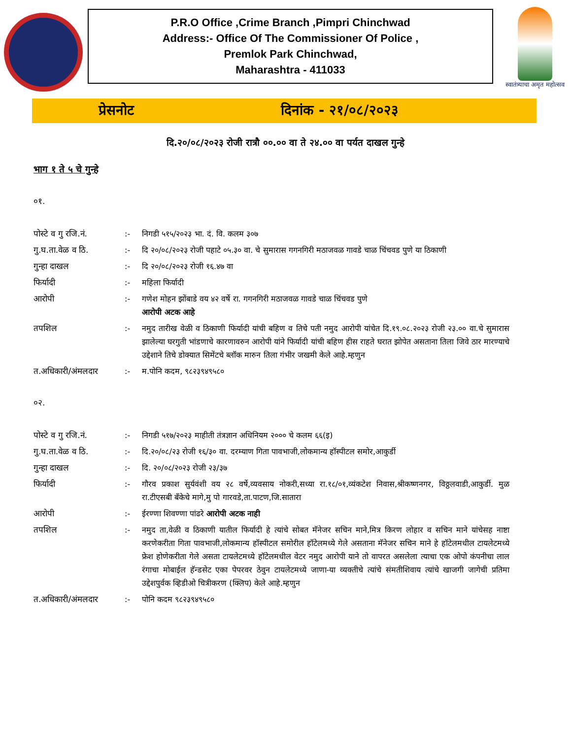P.R.O Office ,Crime Branch ,Pimpri Chinchwad
Address:- Office Of The Commissioner Of Police ,
Premlok Park Chinchwad,
Maharashtra - 411033
स्वातंत्र्याचा अमृत महोत्सव
प्रेसनोट दिनांक - २१/०८/२०२३
दि.२०/०८/२०२३ रोजी रात्रौ ००.०० वा ते २४.०० वा पर्यत दाखल गुन्हे
भाग १ ते ५ चे गुन्हे
०१.
पोस्टे व गु रजि.नं.
:- निगडी ५१५/२०२३ भा. दं. वि. कलम ३०७
गु.घ.ता.वेळ व ठि. :- दि २०/०८/२०२३ रोजी पहाटे ०५.३० वा. चे सुमारास गगनगिरी मठाजवळ गावडे चाळ चिंचवड पुणे या ठिकाणी
गुन्हा दाखल :- दि २०/०८/२०२३ रोजी १६.४७ वा
फिर्यादी :- महिला फिर्यादी
आरोपी :- गणेश मोहन झोंबाडे वय ४२ वर्षे रा. गगनगिरी मठाजवळ गावडे चाळ चिंचवड पुणे
आरोपी अटक आहे
तपशिल :- नमुद तारीख वेळी व ठिकाणी फिर्यादी यांची बहिण व तिचे पती नमुद आरोपी यांचेत दि.१९.०८.२०२३ रोजी २३.०० वा.चे सुमारास झालेल्या घरगुती भांडणाचे कारणावरुन आरोपी यांने फिर्यादी यांची बहिण हीस राहते घरात झोपेत असताना तिला जिवे ठार मारण्याचे उद्देशाने तिचे डोक्यात सिमेंटचे ब्लॉक मारुन तिला गंभीर जखमी केले आहे.म्हणुन
त.अधिकारी/अंमलदार :- म.पोनि कदम, ९८२३९४९५८०
०२.
पोस्टे व गु रजि.नं.
:- निगडी ५१७/२०२३ माहीती तंत्रज्ञान अधिनियम २००० चे कलम ६६(इ)
गु.घ.ता.वेळ व ठि. :- दि.२०/०८/२३ रोजी १६/३० वा. दरम्याण गिता पावभाजी,लोकमान्य हॉस्पीटल समोर,आकुर्डी
गुन्हा दाखल :- दि. २०/०८/२०२३ रोजी २३/३७
फिर्यादी :- गौरव प्रकाश सुर्यवंशी वय २८ वर्षे,व्यवसाय नोकरी,सध्या रा.१८/०१,व्यंकटेश निवास,श्रीकष्णनगर, विठ्ठलवाडी,आकुर्डी. मुळ रा.टीएसबी बॅंकेचे मागे,मु पो गारवडे,ता.पाटण,जि.सातारा
आरोपी :- ईरण्णा शिवण्णा पांढरे आरोपी अटक नाही
तपशिल :- नमुद ता,वेळी व ठिकाणी यातील फिर्यादी हे त्यांचे सोबत मॅनेजर सचिन माने,मित्र किरण लोहार व सचिन माने यांचेसह नाष्टा करणेकरीता गिता पावभाजी,लोकमान्य हॉस्पीटल समोरील हॉटेलमध्ये गेले असताना मॅनेजर सचिन माने हे हॉटेलमधील टायलेटमध्ये फ्रेश होणेकरीता गेले असता टायलेटमध्ये हॉटेलमधील वेटर नमुद आरोपी याने तो वापरत असलेला त्याचा एक ओपो कंपनीचा लाल रंगाचा मोबाईल हॅन्डसेट एका पेपरवर ठेवुन टायलेटमध्ये जाणा-या व्यक्तीचे त्यांचे संमतीशिवाय त्यांचे खाजगी जागेची प्रतिमा उद्देशपुर्वक व्हिडीओ चित्रीकरण (क्लिप) केले आहे.म्हणुन
त.अधिकारी/अंमलदार :- पोनि कदम ९८२३९४९५८०